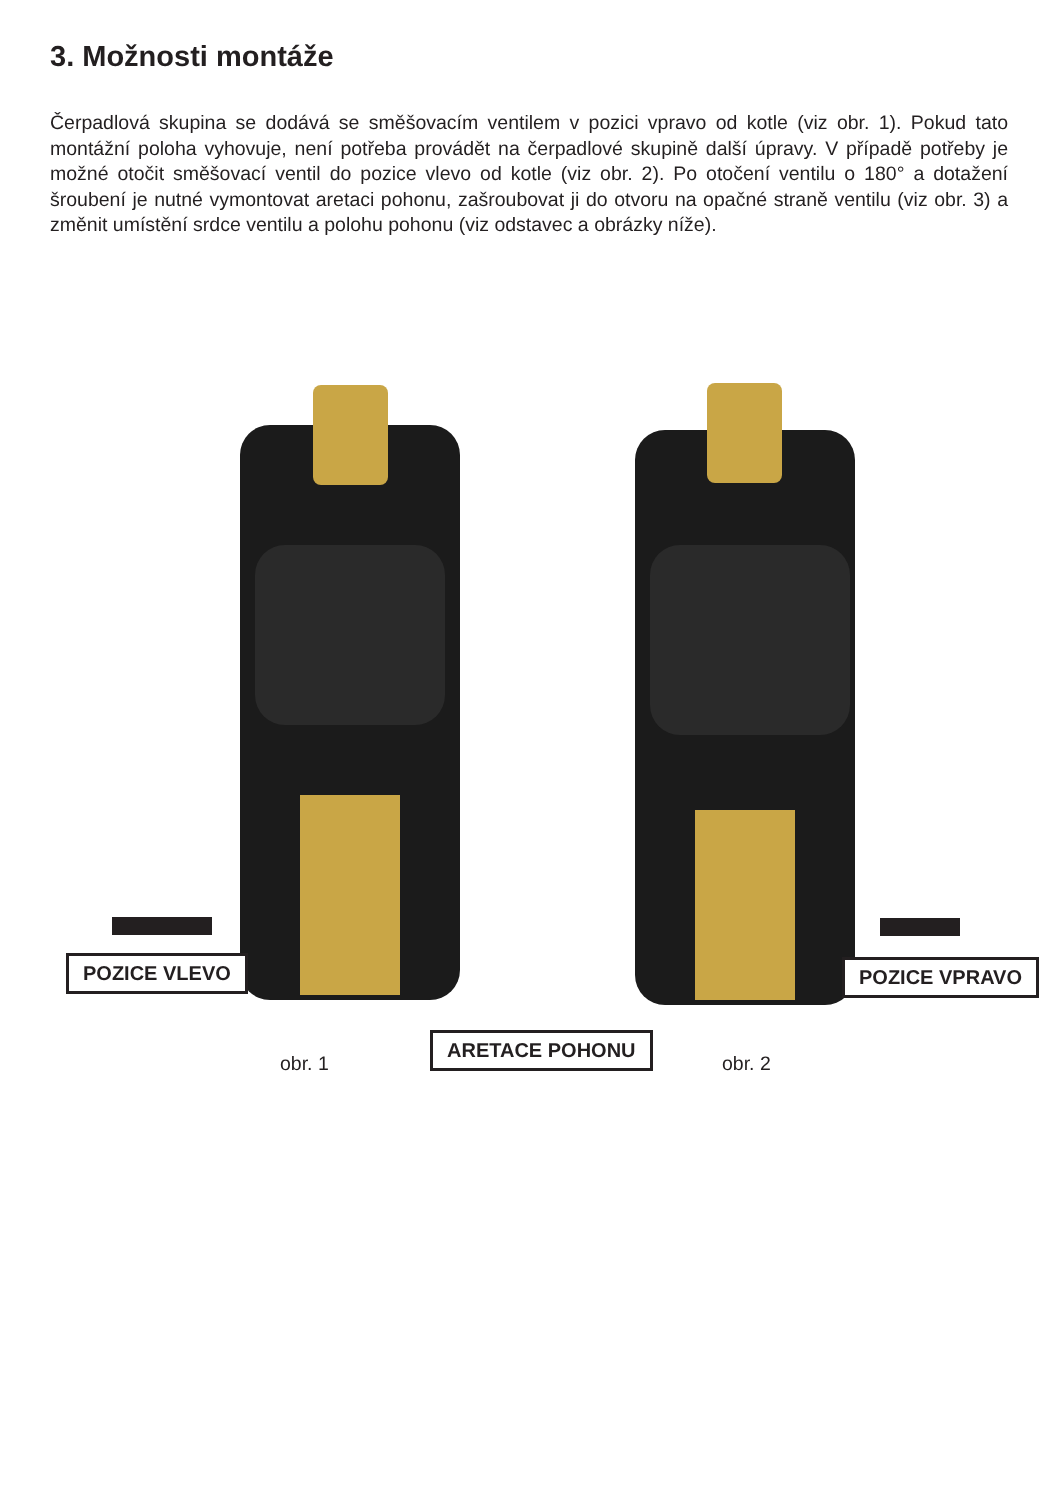3. Možnosti montáže
Čerpadlová skupina se dodává se směšovacím ventilem v pozici vpravo od kotle (viz obr. 1). Pokud tato montážní poloha vyhovuje, není potřeba provádět na čerpadlové skupině další úpravy. V případě potřeby je možné otočit směšovací ventil do pozice vlevo od kotle (viz obr. 2). Po otočení ventilu o 180° a dotažení šroubení je nutné vymontovat aretaci pohonu, zašroubovat ji do otvoru na opačné straně ventilu (viz obr. 3) a změnit umístění srdce ventilu a polohu pohonu (viz odstavec a obrázky níže).
POZICE VLEVO POZICE VPRAVO
ARETACE POHONU
obr. 1 obr. 2